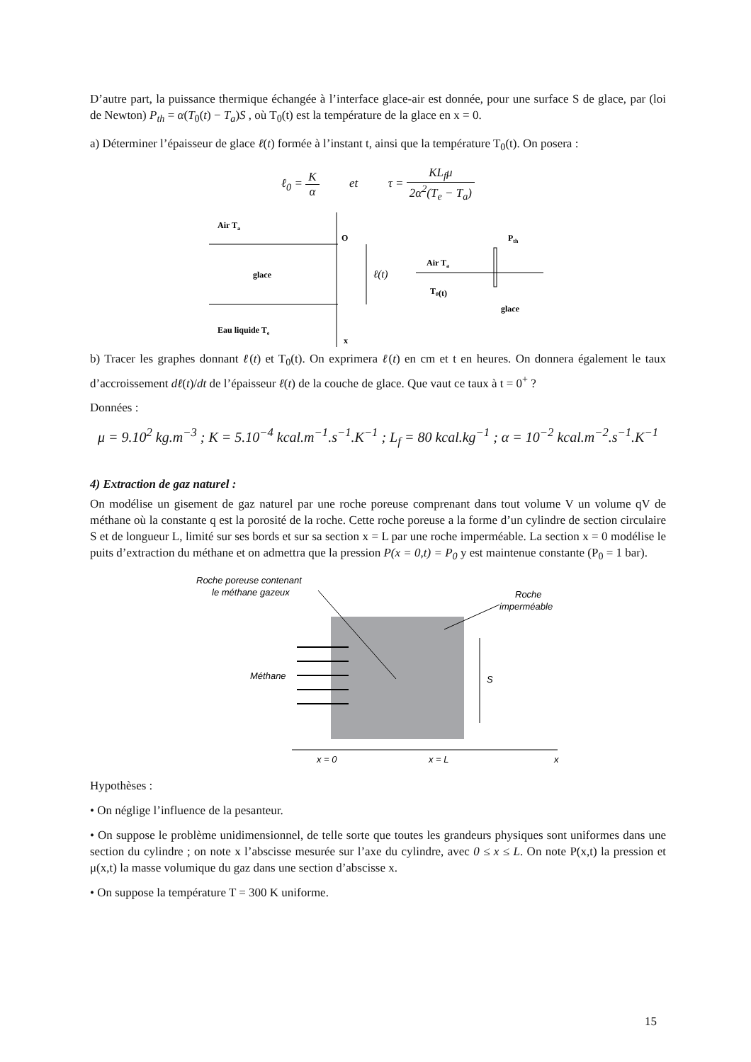D’autre part, la puissance thermique échangée à l’interface glace-air est donnée, pour une surface S de glace, par (loi de Newton) P<sub>th</sub> = α(T<sub>0</sub>(t) − T<sub>a</sub>)S , où T<sub>0</sub>(t) est la température de la glace en x = 0.
a) Déterminer l’épaisseur de glace ℓ(t) formée à l’instant t, ainsi que la température T<sub>0</sub>(t). On posera :
ℓ<sub>0</sub> = K α et τ = KL<sub>f</sub>μ 2α<sup>2</sup>(T<sub>e</sub> − T<sub>a</sub>)
Air Ta
O
glace
Eau liquide Te
x
ℓ(t)
Air Ta
T0(t)
Pth
glace
b) Tracer les graphes donnant ℓ(t) et T<sub>0</sub>(t). On exprimera ℓ(t) en cm et t en heures. On donnera également le taux d’accroissement dℓ(t)/dt de l’épaisseur ℓ(t) de la couche de glace. Que vaut ce taux à t = 0<sup>+</sup> ?
Données :
μ = 9.10<sup>2</sup> kg.m<sup>−3</sup> ; K = 5.10<sup>−4</sup> kcal.m<sup>−1</sup>.s<sup>−1</sup>.K<sup>−1</sup> ; L<sub>f</sub> = 80 kcal.kg<sup>−1</sup> ; α = 10<sup>−2</sup> kcal.m<sup>−2</sup>.s<sup>−1</sup>.K<sup>−1</sup>
4) Extraction de gaz naturel :
On modélise un gisement de gaz naturel par une roche poreuse comprenant dans tout volume V un volume qV de méthane où la constante q est la porosité de la roche. Cette roche poreuse a la forme d’un cylindre de section circulaire S et de longueur L, limité sur ses bords et sur sa section x = L par une roche imperméable. La section x = 0 modélise le puits d’extraction du méthane et on admettra que la pression P(x = 0,t) = P<sub>0</sub> y est maintenue constante (P<sub>0</sub> = 1 bar).
Roche poreuse contenant
le méthane gazeux
Roche
imperméable
Méthane
S
x = 0
x = L
x
Hypothèses :
• On néglige l’influence de la pesanteur.
• On suppose le problème unidimensionnel, de telle sorte que toutes les grandeurs physiques sont uniformes dans une section du cylindre ; on note x l’abscisse mesurée sur l’axe du cylindre, avec 0 ≤ x ≤ L. On note P(x,t) la pression et μ(x,t) la masse volumique du gaz dans une section d’abscisse x.
• On suppose la température T = 300 K uniforme.
15